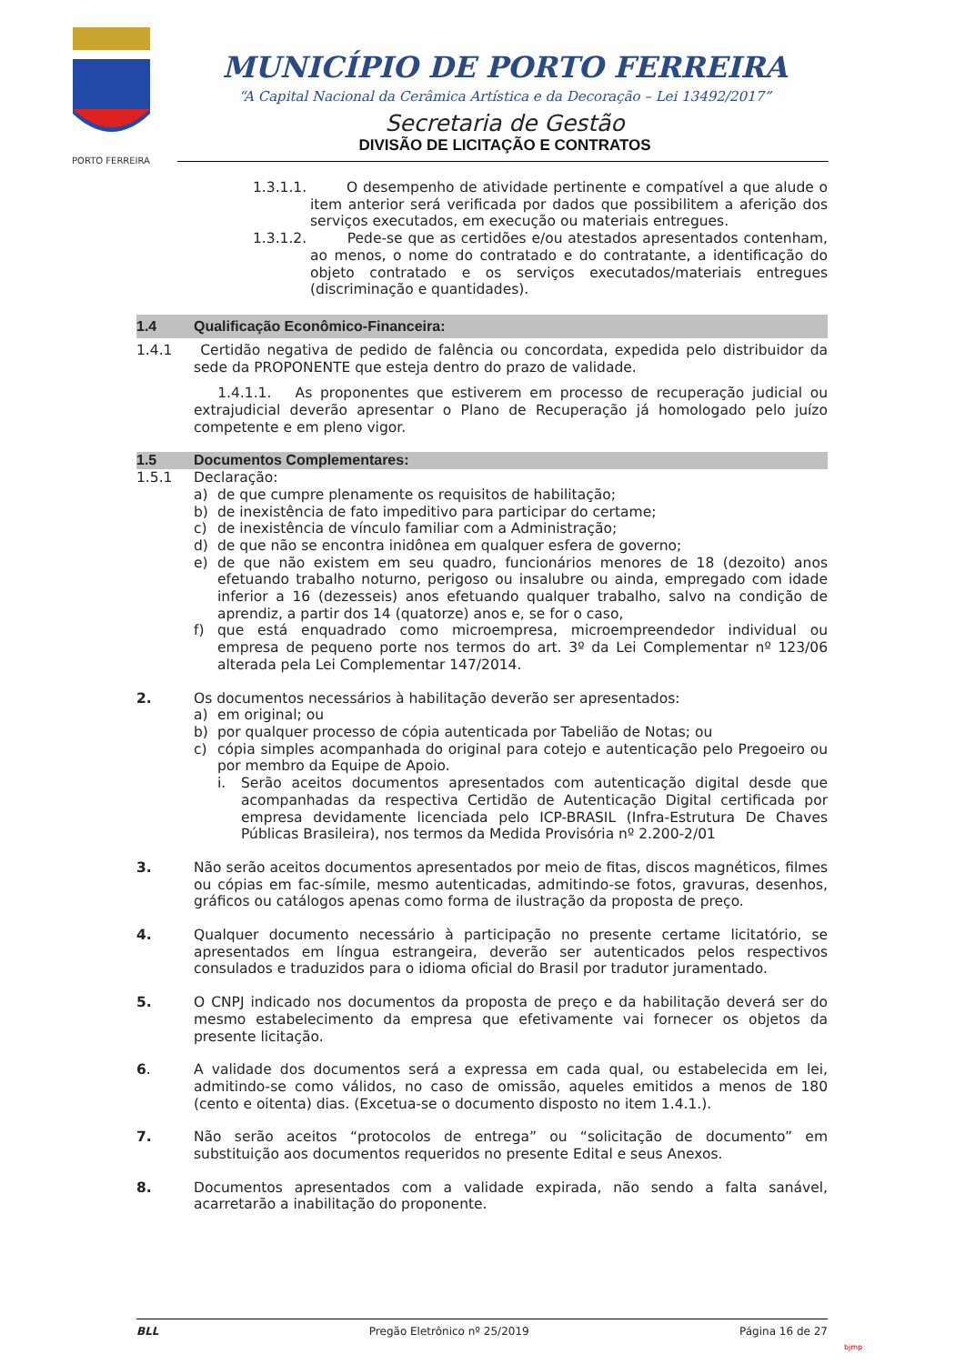PORTO FERREIRA
MUNICÍPIO DE PORTO FERREIRA
“A Capital Nacional da Cerâmica Artística e da Decoração – Lei 13492/2017”
Secretaria de Gestão
DIVISÃO DE LICITAÇÃO E CONTRATOS
1.3.1.1.
O desempenho de atividade pertinente e compatível a que alude o item anterior será verificada por dados que possibilitem a aferição dos serviços executados, em execução ou materiais entregues.
1.3.1.2.
Pede-se que as certidões e/ou atestados apresentados contenham, ao menos, o nome do contratado e do contratante, a identificação do objeto contratado e os serviços executados/materiais entregues (discriminação e quantidades).
1.4 Qualificação Econômico-Financeira:
1.4.1 Certidão negativa de pedido de falência ou concordata, expedida pelo distribuidor da sede da PROPONENTE que esteja dentro do prazo de validade.
1.4.1.1. As proponentes que estiverem em processo de recuperação judicial ou extrajudicial deverão apresentar o Plano de Recuperação já homologado pelo juízo competente e em pleno vigor.
1.5 Documentos Complementares:
1.5.1 Declaração:
a) de que cumpre plenamente os requisitos de habilitação;
b) de inexistência de fato impeditivo para participar do certame;
c) de inexistência de vínculo familiar com a Administração;
d) de que não se encontra inidônea em qualquer esfera de governo;
e) de que não existem em seu quadro, funcionários menores de 18 (dezoito) anos efetuando trabalho noturno, perigoso ou insalubre ou ainda, empregado com idade inferior a 16 (dezesseis) anos efetuando qualquer trabalho, salvo na condição de aprendiz, a partir dos 14 (quatorze) anos e, se for o caso,
f) que está enquadrado como microempresa, microempreendedor individual ou empresa de pequeno porte nos termos do art. 3º da Lei Complementar nº 123/06 alterada pela Lei Complementar 147/2014.
2. Os documentos necessários à habilitação deverão ser apresentados:
a) em original; ou
b) por qualquer processo de cópia autenticada por Tabelião de Notas; ou
c) cópia simples acompanhada do original para cotejo e autenticação pelo Pregoeiro ou por membro da Equipe de Apoio.
i. Serão aceitos documentos apresentados com autenticação digital desde que acompanhadas da respectiva Certidão de Autenticação Digital certificada por empresa devidamente licenciada pelo ICP-BRASIL (Infra-Estrutura De Chaves Públicas Brasileira), nos termos da Medida Provisória nº 2.200-2/01
3. Não serão aceitos documentos apresentados por meio de fitas, discos magnéticos, filmes ou cópias em fac-símile, mesmo autenticadas, admitindo-se fotos, gravuras, desenhos, gráficos ou catálogos apenas como forma de ilustração da proposta de preço.
4. Qualquer documento necessário à participação no presente certame licitatório, se apresentados em língua estrangeira, deverão ser autenticados pelos respectivos consulados e traduzidos para o idioma oficial do Brasil por tradutor juramentado.
5. O CNPJ indicado nos documentos da proposta de preço e da habilitação deverá ser do mesmo estabelecimento da empresa que efetivamente vai fornecer os objetos da presente licitação.
6. A validade dos documentos será a expressa em cada qual, ou estabelecida em lei, admitindo-se como válidos, no caso de omissão, aqueles emitidos a menos de 180 (cento e oitenta) dias. (Excetua-se o documento disposto no item 1.4.1.).
7. Não serão aceitos “protocolos de entrega” ou “solicitação de documento” em substituição aos documentos requeridos no presente Edital e seus Anexos.
8. Documentos apresentados com a validade expirada, não sendo a falta sanável, acarretarão a inabilitação do proponente.
BLL Pregão Eletrônico nº 25/2019 Página 16 de 27
bjmp